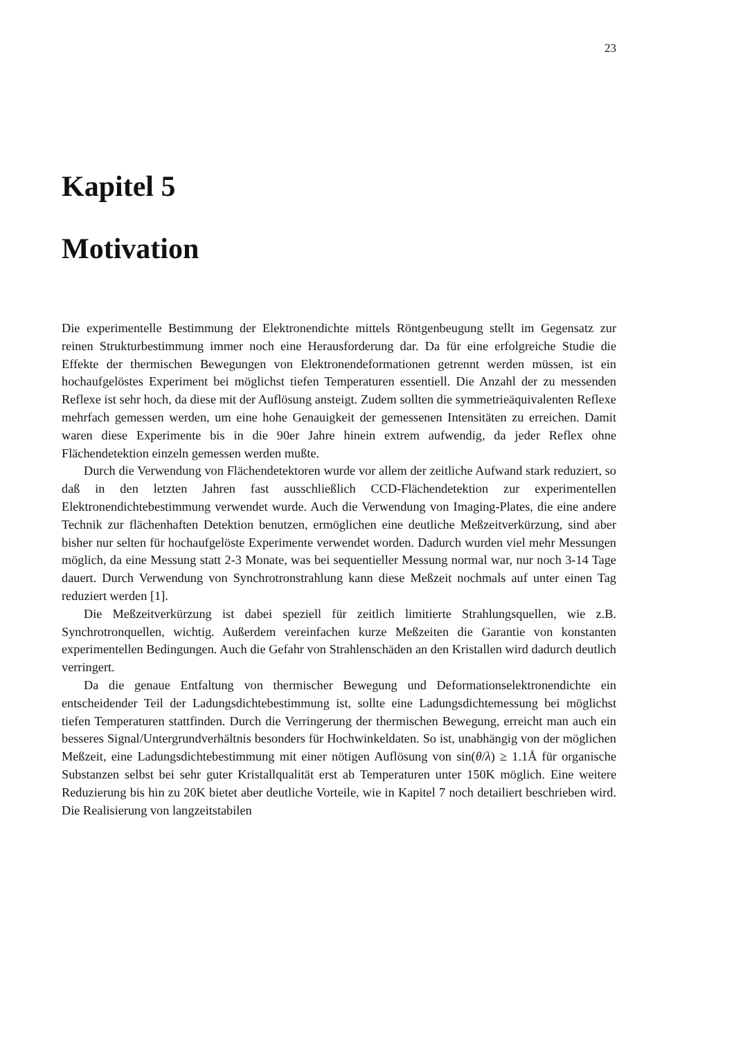23
Kapitel 5
Motivation
Die experimentelle Bestimmung der Elektronendichte mittels Röntgenbeugung stellt im Gegensatz zur reinen Strukturbestimmung immer noch eine Herausforderung dar. Da für eine erfolgreiche Studie die Effekte der thermischen Bewegungen von Elektronendeformationen getrennt werden müssen, ist ein hochaufgelöstes Experiment bei möglichst tiefen Temperaturen essentiell. Die Anzahl der zu messenden Reflexe ist sehr hoch, da diese mit der Auflösung ansteigt. Zudem sollten die symmetrieäquivalenten Reflexe mehrfach gemessen werden, um eine hohe Genauigkeit der gemessenen Intensitäten zu erreichen. Damit waren diese Experimente bis in die 90er Jahre hinein extrem aufwendig, da jeder Reflex ohne Flächendetektion einzeln gemessen werden mußte.
Durch die Verwendung von Flächendetektoren wurde vor allem der zeitliche Aufwand stark reduziert, so daß in den letzten Jahren fast ausschließlich CCD-Flächendetektion zur experimentellen Elektronendichtebestimmung verwendet wurde. Auch die Verwendung von Imaging-Plates, die eine andere Technik zur flächenhaften Detektion benutzen, ermöglichen eine deutliche Meßzeitverkürzung, sind aber bisher nur selten für hochaufgelöste Experimente verwendet worden. Dadurch wurden viel mehr Messungen möglich, da eine Messung statt 2-3 Monate, was bei sequentieller Messung normal war, nur noch 3-14 Tage dauert. Durch Verwendung von Synchrotronstrahlung kann diese Meßzeit nochmals auf unter einen Tag reduziert werden [1].
Die Meßzeitverkürzung ist dabei speziell für zeitlich limitierte Strahlungsquellen, wie z.B. Synchrotronquellen, wichtig. Außerdem vereinfachen kurze Meßzeiten die Garantie von konstanten experimentellen Bedingungen. Auch die Gefahr von Strahlenschäden an den Kristallen wird dadurch deutlich verringert.
Da die genaue Entfaltung von thermischer Bewegung und Deformationselektronendichte ein entscheidender Teil der Ladungsdichtebestimmung ist, sollte eine Ladungsdichtemessung bei möglichst tiefen Temperaturen stattfinden. Durch die Verringerung der thermischen Bewegung, erreicht man auch ein besseres Signal/Untergrundverhältnis besonders für Hochwinkeldaten. So ist, unabhängig von der möglichen Meßzeit, eine Ladungsdichtebestimmung mit einer nötigen Auflösung von sin(θ/λ) ≥ 1.1Å für organische Substanzen selbst bei sehr guter Kristallqualität erst ab Temperaturen unter 150K möglich. Eine weitere Reduzierung bis hin zu 20K bietet aber deutliche Vorteile, wie in Kapitel 7 noch detailiert beschrieben wird. Die Realisierung von langzeitstabilen